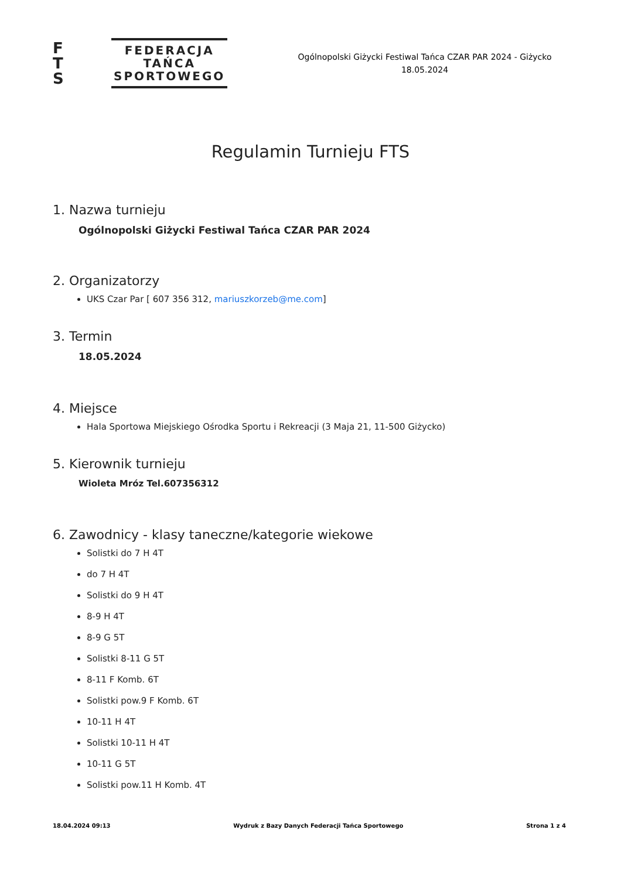F
T
S
FEDERACJA
TAŃCA
SPORTOWEGO
Ogólnopolski Giżycki Festiwal Tańca CZAR PAR 2024 - Giżycko
18.05.2024
Regulamin Turnieju FTS
1. Nazwa turnieju
Ogólnopolski Giżycki Festiwal Tańca CZAR PAR 2024
2. Organizatorzy
UKS Czar Par [ 607 356 312, mariuszkorzeb@me.com]
3. Termin
18.05.2024
4. Miejsce
Hala Sportowa Miejskiego Ośrodka Sportu i Rekreacji (3 Maja 21, 11-500 Giżycko)
5. Kierownik turnieju
Wioleta Mróz Tel.607356312
6. Zawodnicy - klasy taneczne/kategorie wiekowe
Solistki do 7 H 4T
do 7 H 4T
Solistki do 9 H 4T
8-9 H 4T
8-9 G 5T
Solistki 8-11 G 5T
8-11 F Komb. 6T
Solistki pow.9 F Komb. 6T
10-11 H 4T
Solistki 10-11 H 4T
10-11 G 5T
Solistki pow.11 H Komb. 4T
18.04.2024 09:13 Wydruk z Bazy Danych Federacji Tańca Sportowego Strona 1 z 4